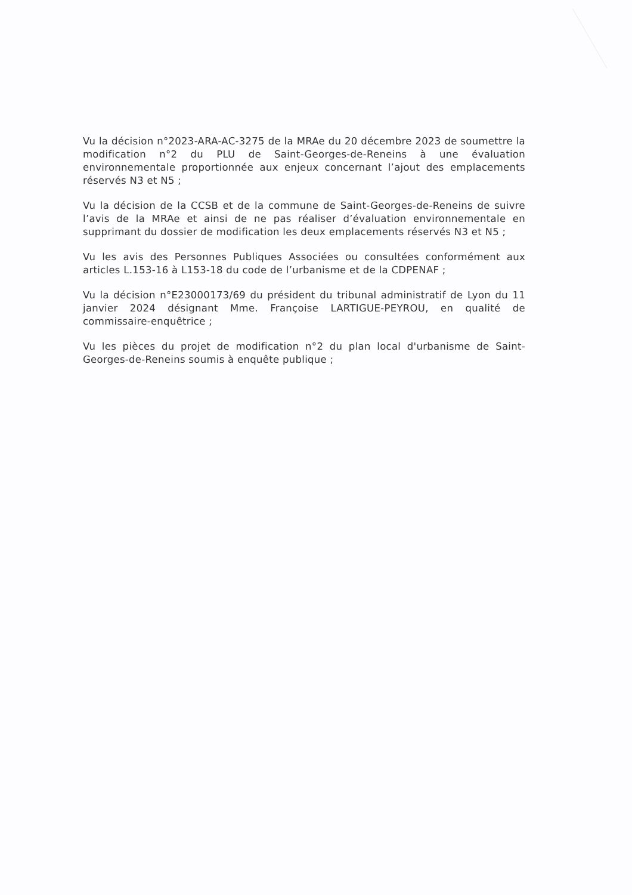Vu la décision n°2023-ARA-AC-3275 de la MRAe du 20 décembre 2023 de soumettre la modification n°2 du PLU de Saint-Georges-de-Reneins à une évaluation environnementale proportionnée aux enjeux concernant l’ajout des emplacements réservés N3 et N5 ;
Vu la décision de la CCSB et de la commune de Saint-Georges-de-Reneins de suivre l’avis de la MRAe et ainsi de ne pas réaliser d’évaluation environnementale en supprimant du dossier de modification les deux emplacements réservés N3 et N5 ;
Vu les avis des Personnes Publiques Associées ou consultées conformément aux articles L.153-16 à L153-18 du code de l’urbanisme et de la CDPENAF ;
Vu la décision n°E23000173/69 du président du tribunal administratif de Lyon du 11 janvier 2024 désignant Mme. Françoise LARTIGUE-PEYROU, en qualité de commissaire-enquêtrice ;
Vu les pièces du projet de modification n°2 du plan local d'urbanisme de Saint-Georges-de-Reneins soumis à enquête publique ;